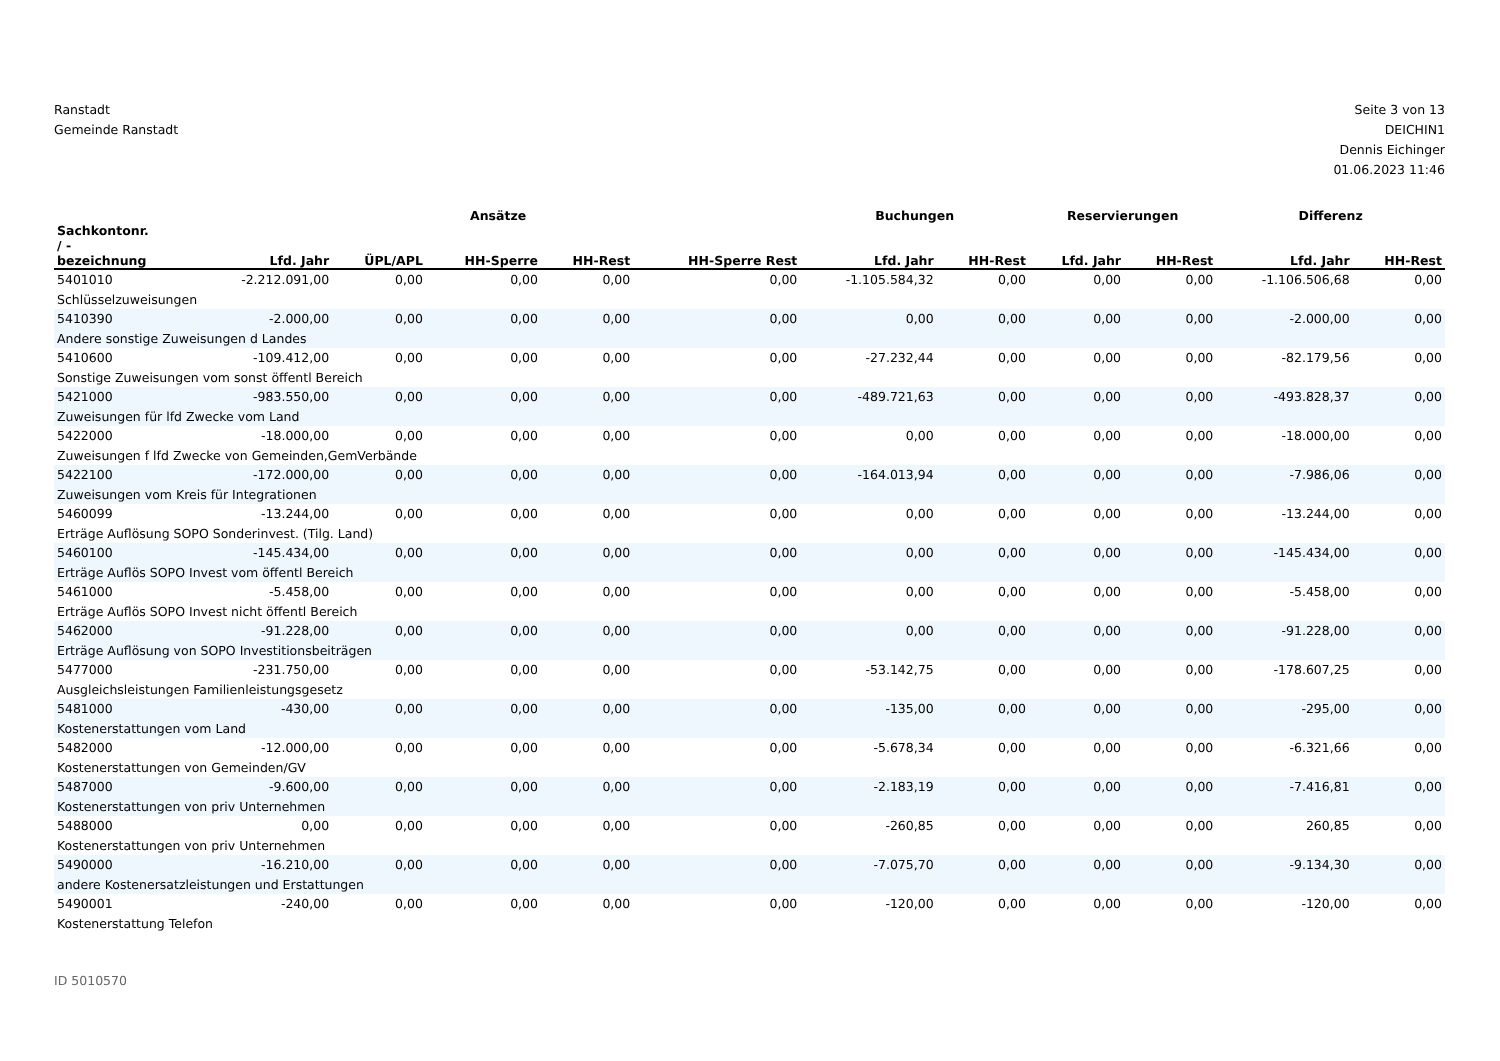Ranstadt
Gemeinde Ranstadt
Seite 3 von 13
DEICHIN1
Dennis Eichinger
01.06.2023 11:46
| | Ansätze | | | | | Buchungen | | Reservierungen | | Differenz | |
| --- | --- | --- | --- | --- | --- | --- | --- | --- | --- | --- | --- |
| Sachkontonr. / - bezeichnung | Lfd. Jahr | ÜPL/APL | HH-Sperre | HH-Rest | HH-Sperre Rest | Lfd. Jahr | HH-Rest | Lfd. Jahr | HH-Rest | Lfd. Jahr | HH-Rest |
| 5401010 | -2.212.091,00 | 0,00 | 0,00 | 0,00 | 0,00 | -1.105.584,32 | 0,00 | 0,00 | 0,00 | -1.106.506,68 | 0,00 |
| Schlüsselzuweisungen | | | | | | | | | | | |
| 5410390 | -2.000,00 | 0,00 | 0,00 | 0,00 | 0,00 | 0,00 | 0,00 | 0,00 | 0,00 | -2.000,00 | 0,00 |
| Andere sonstige Zuweisungen d Landes | | | | | | | | | | | |
| 5410600 | -109.412,00 | 0,00 | 0,00 | 0,00 | 0,00 | -27.232,44 | 0,00 | 0,00 | 0,00 | -82.179,56 | 0,00 |
| Sonstige Zuweisungen vom sonst öffentl Bereich | | | | | | | | | | | |
| 5421000 | -983.550,00 | 0,00 | 0,00 | 0,00 | 0,00 | -489.721,63 | 0,00 | 0,00 | 0,00 | -493.828,37 | 0,00 |
| Zuweisungen für lfd Zwecke vom Land | | | | | | | | | | | |
| 5422000 | -18.000,00 | 0,00 | 0,00 | 0,00 | 0,00 | 0,00 | 0,00 | 0,00 | 0,00 | -18.000,00 | 0,00 |
| Zuweisungen f lfd Zwecke von Gemeinden,GemVerbände | | | | | | | | | | | |
| 5422100 | -172.000,00 | 0,00 | 0,00 | 0,00 | 0,00 | -164.013,94 | 0,00 | 0,00 | 0,00 | -7.986,06 | 0,00 |
| Zuweisungen vom Kreis für Integrationen | | | | | | | | | | | |
| 5460099 | -13.244,00 | 0,00 | 0,00 | 0,00 | 0,00 | 0,00 | 0,00 | 0,00 | 0,00 | -13.244,00 | 0,00 |
| Erträge Auflösung SOPO Sonderinvest. (Tilg. Land) | | | | | | | | | | | |
| 5460100 | -145.434,00 | 0,00 | 0,00 | 0,00 | 0,00 | 0,00 | 0,00 | 0,00 | 0,00 | -145.434,00 | 0,00 |
| Erträge Auflös SOPO Invest vom öffentl Bereich | | | | | | | | | | | |
| 5461000 | -5.458,00 | 0,00 | 0,00 | 0,00 | 0,00 | 0,00 | 0,00 | 0,00 | 0,00 | -5.458,00 | 0,00 |
| Erträge Auflös SOPO Invest nicht öffentl Bereich | | | | | | | | | | | |
| 5462000 | -91.228,00 | 0,00 | 0,00 | 0,00 | 0,00 | 0,00 | 0,00 | 0,00 | 0,00 | -91.228,00 | 0,00 |
| Erträge Auflösung von SOPO Investitionsbeiträgen | | | | | | | | | | | |
| 5477000 | -231.750,00 | 0,00 | 0,00 | 0,00 | 0,00 | -53.142,75 | 0,00 | 0,00 | 0,00 | -178.607,25 | 0,00 |
| Ausgleichsleistungen Familienleistungsgesetz | | | | | | | | | | | |
| 5481000 | -430,00 | 0,00 | 0,00 | 0,00 | 0,00 | -135,00 | 0,00 | 0,00 | 0,00 | -295,00 | 0,00 |
| Kostenerstattungen vom Land | | | | | | | | | | | |
| 5482000 | -12.000,00 | 0,00 | 0,00 | 0,00 | 0,00 | -5.678,34 | 0,00 | 0,00 | 0,00 | -6.321,66 | 0,00 |
| Kostenerstattungen von Gemeinden/GV | | | | | | | | | | | |
| 5487000 | -9.600,00 | 0,00 | 0,00 | 0,00 | 0,00 | -2.183,19 | 0,00 | 0,00 | 0,00 | -7.416,81 | 0,00 |
| Kostenerstattungen von priv Unternehmen | | | | | | | | | | | |
| 5488000 | 0,00 | 0,00 | 0,00 | 0,00 | 0,00 | -260,85 | 0,00 | 0,00 | 0,00 | 260,85 | 0,00 |
| Kostenerstattungen von priv Unternehmen | | | | | | | | | | | |
| 5490000 | -16.210,00 | 0,00 | 0,00 | 0,00 | 0,00 | -7.075,70 | 0,00 | 0,00 | 0,00 | -9.134,30 | 0,00 |
| andere Kostenersatzleistungen und Erstattungen | | | | | | | | | | | |
| 5490001 | -240,00 | 0,00 | 0,00 | 0,00 | 0,00 | -120,00 | 0,00 | 0,00 | 0,00 | -120,00 | 0,00 |
| Kostenerstattung Telefon | | | | | | | | | | | |
ID 5010570